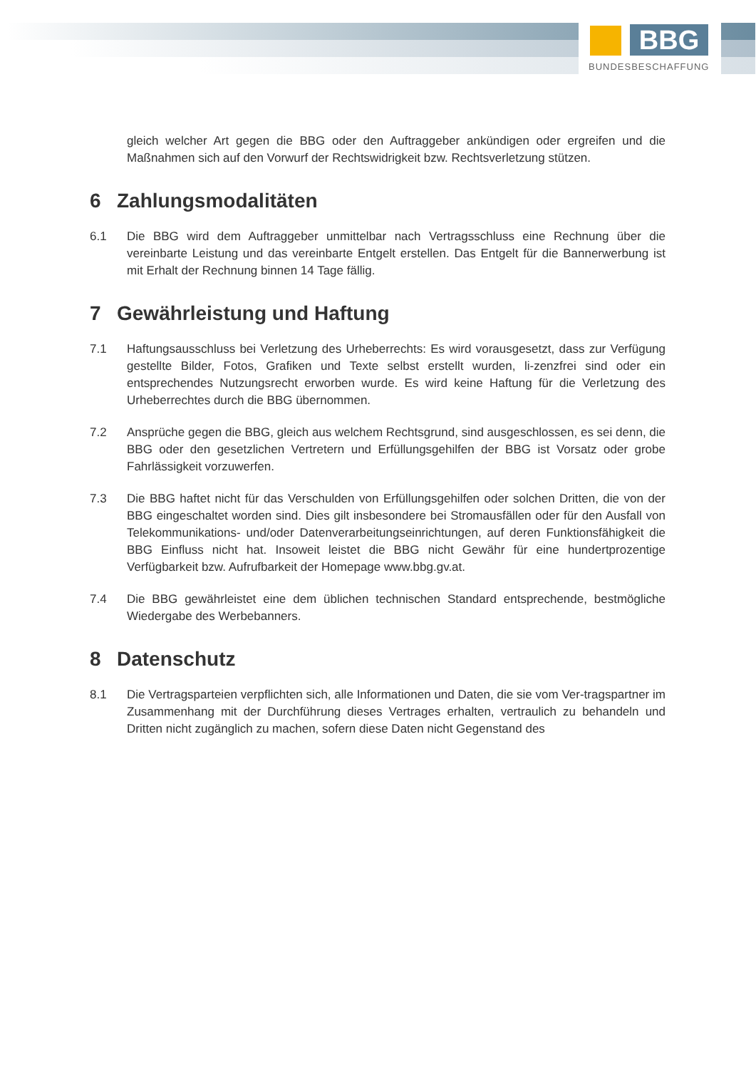BBG
BUNDESBESCHAFFUNG
gleich welcher Art gegen die BBG oder den Auftraggeber ankündigen oder ergreifen und die Maßnahmen sich auf den Vorwurf der Rechtswidrigkeit bzw. Rechtsverletzung stützen.
6 Zahlungsmodalitäten
6.1 Die BBG wird dem Auftraggeber unmittelbar nach Vertragsschluss eine Rechnung über die vereinbarte Leistung und das vereinbarte Entgelt erstellen. Das Entgelt für die Bannerwerbung ist mit Erhalt der Rechnung binnen 14 Tage fällig.
7 Gewährleistung und Haftung
7.1 Haftungsausschluss bei Verletzung des Urheberrechts: Es wird vorausgesetzt, dass zur Verfügung gestellte Bilder, Fotos, Grafiken und Texte selbst erstellt wurden, li-zenzfrei sind oder ein entsprechendes Nutzungsrecht erworben wurde. Es wird keine Haftung für die Verletzung des Urheberrechtes durch die BBG übernommen.
7.2 Ansprüche gegen die BBG, gleich aus welchem Rechtsgrund, sind ausgeschlossen, es sei denn, die BBG oder den gesetzlichen Vertretern und Erfüllungsgehilfen der BBG ist Vorsatz oder grobe Fahrlässigkeit vorzuwerfen.
7.3 Die BBG haftet nicht für das Verschulden von Erfüllungsgehilfen oder solchen Dritten, die von der BBG eingeschaltet worden sind. Dies gilt insbesondere bei Stromausfällen oder für den Ausfall von Telekommunikations- und/oder Datenverarbeitungseinrichtungen, auf deren Funktionsfähigkeit die BBG Einfluss nicht hat. Insoweit leistet die BBG nicht Gewähr für eine hundertprozentige Verfügbarkeit bzw. Aufrufbarkeit der Homepage www.bbg.gv.at.
7.4 Die BBG gewährleistet eine dem üblichen technischen Standard entsprechende, bestmögliche Wiedergabe des Werbebanners.
8 Datenschutz
8.1 Die Vertragsparteien verpflichten sich, alle Informationen und Daten, die sie vom Ver-tragspartner im Zusammenhang mit der Durchführung dieses Vertrages erhalten, vertraulich zu behandeln und Dritten nicht zugänglich zu machen, sofern diese Daten nicht Gegenstand des